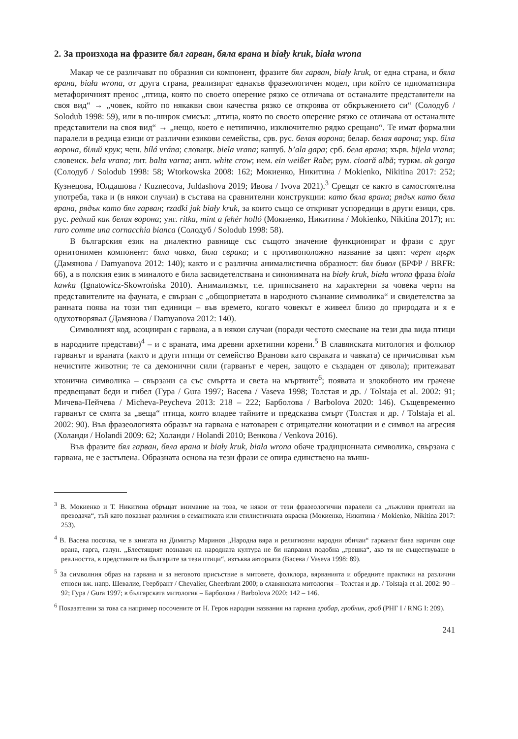2. За произхода на фразите бял гарван, бяла врана и biały kruk, biała wrona
Макар че се различават по образния си компонент, фразите бял гарван, biały kruk, от една страна, и бяла врана, biała wrona, от друга страна, реализират еднакъв фразеологичен модел, при който се идиоматизира метафоричният пренос „птица, която по своето оперение рязко се отличава от останалите представители на своя вид“ → „човек, който по някакви свои качества рязко се откроява от обкръжението си“ (Солодуб / Solodub 1998: 59), или в по-широк смисъл: „птица, която по своето оперение рязко се отличава от останалите представители на своя вид“ → „нещо, което е нетипично, изключително рядко срещано“. Те имат формални паралели в редица езици от различни езикови семейства, срв. рус. белая ворона; белар. белая варона; укр. біла ворона, білий крук; чеш. bílá vrána; словацк. biela vrana; кашуб. b’ala gapa; срб. бела врана; хърв. bijela vrana; словенск. bela vrana; лит. balta varna; англ. white crow; нем. ein weißer Rabe; рум. cioară albă; туркм. ak garga (Солодуб / Solodub 1998: 58; Wtorkowska 2008: 162; Мокиенко, Никитина / Mokienko, Nikitina 2017: 252; Кузнецова, Юлдашова / Kuznecova, Juldashova 2019; Ивова / Ivova 2021).<sup>3</sup> Срещат се както в самостоятелна употреба, така и (в някои случаи) в състава на сравнителни конструкции: като бяла врана; рядък като бяла врана, рядък като бял гарван; rzadki jak biały kruk, за които също се откриват успоредици в други езици, срв. рус. редкий как белая ворона; унг. ritka, mint a fehér holló (Мокиенко, Никитина / Mokienko, Nikitina 2017); ит. raro comme una cornacchia bianca (Солодуб / Solodub 1998: 58).
В българския език на диалектно равнище със същото значение функционират и фрази с друг орнитонимен компонент: бяла чавка, бяла сврака; и с противоположно название за цвят: черен щърк (Дамянова / Damyanova 2012: 140); както и с различна анималистична образност: бял бивол (БРФР / BRFR: 66), а в полския език в миналото е била засвидетелствана и синонимната на biały kruk, biała wrona фраза biała kawka (Ignatowicz-Skowrońska 2010). Анимализмът, т.е. приписването на характерни за човека черти на представителите на фауната, е свързан с „общоприетата в народното съзнание символика“ и свидетелства за ранната поява на този тип единици – във времето, когато човекът е живеел близо до природата и я е одухотворявал (Дамянова / Damyanova 2012: 140).
Символният код, асоцииран с гарвана, а в някои случаи (поради честото смесване на тези два вида птици в народните представи)<sup>4</sup> – и с враната, има древни архетипни корени.<sup>5</sup> В славянската митология и фолклор гарванът и враната (както и други птици от семейство Вранови като свраката и чавката) се причисляват към нечистите животни; те са демонични сили (гарванът е черен, защото е създаден от дявола); притежават хтонична символика – свързани са със смъртта и света на мъртвите<sup>6</sup>; появата и злокобното им грачене предвещават беди и гибел (Гура / Gura 1997; Васева / Vaseva 1998; Толстая и др. / Tolstaja et al. 2002: 91; Мичева-Пейчева / Micheva-Peycheva 2013: 218 – 222; Барболова / Barbolova 2020: 146). Същевременно гарванът се смята за „веща“ птица, която владее тайните и предсказва смърт (Толстая и др. / Tolstaja et al. 2002: 90). Във фразеологията образът на гарвана е натоварен с отрицателни конотации и е символ на агресия (Холанди / Holandi 2009: 62; Холанди / Holandi 2010; Венкова / Venkova 2016).
Във фразите бял гарван, бяла врана и biały kruk, biała wrona обаче традиционната символика, свързана с гарвана, не е застъпена. Образната основа на тези фрази се опира единствено на външ-
<sup>3</sup> В. Мокиенко и Т. Никитина обръщат внимание на това, че някои от тези фразеологични паралели са „лъжливи приятели на преводача“, тъй като показват различия в семантиката или стилистичната окраска (Мокиенко, Никитина / Mokienko, Nikitina 2017: 253).
<sup>4</sup> В. Васева посочва, че в книгата на Димитър Маринов „Народна вяра и религиозни народни обичаи“ гарванът бива наричан още врана, гарга, галун. „Блестящият познавач на народната култура не би направил подобна „грешка“, ако тя не съществуваше в реалността, в представите на българите за тези птици“, изтъква авторката (Васева / Vaseva 1998: 89).
<sup>5</sup> За символния образ на гарвана и за неговото присъствие в митовете, фолклора, вярванията и обредните практики на различни етноси вж. напр. Шевалие, Геербрант / Chevalier, Gheerbrant 2000; в славянската митология – Толстая и др. / Tolstaja et al. 2002: 90 – 92; Гура / Gura 1997; в българската митология – Барболова / Barbolova 2020: 142 – 146.
<sup>6</sup> Показателни за това са например посочените от Н. Геров народни названия на гарвана гробар, гробник, гроб (РНГ I / RNG I: 209).
241